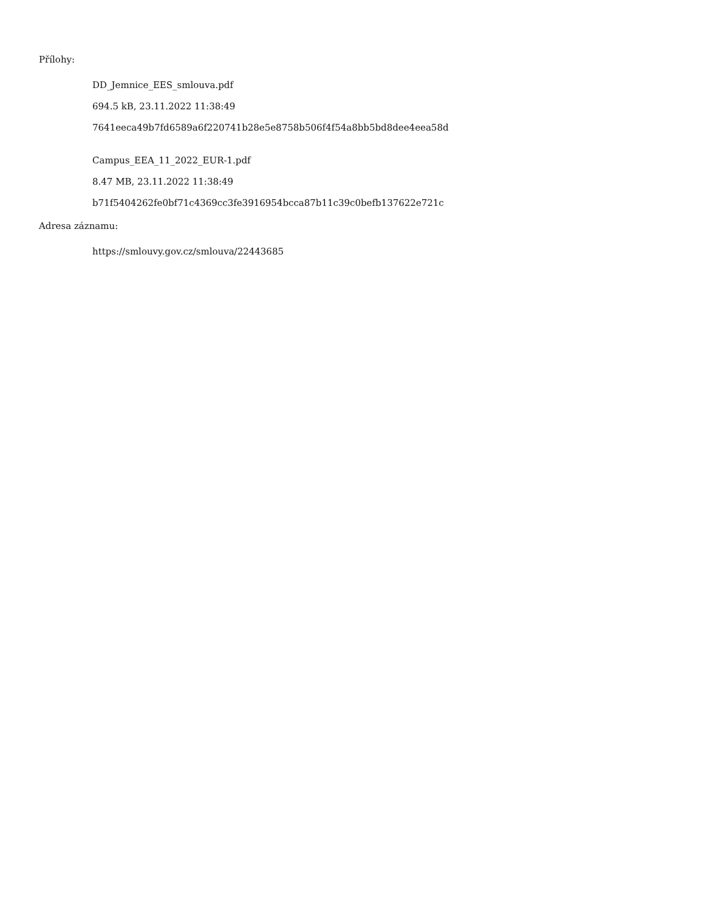Přílohy:
DD_Jemnice_EES_smlouva.pdf
694.5 kB, 23.11.2022 11:38:49
7641eeca49b7fd6589a6f220741b28e5e8758b506f4f54a8bb5bd8dee4eea58d
Campus_EEA_11_2022_EUR-1.pdf
8.47 MB, 23.11.2022 11:38:49
b71f5404262fe0bf71c4369cc3fe3916954bcca87b11c39c0befb137622e721c
Adresa záznamu:
https://smlouvy.gov.cz/smlouva/22443685